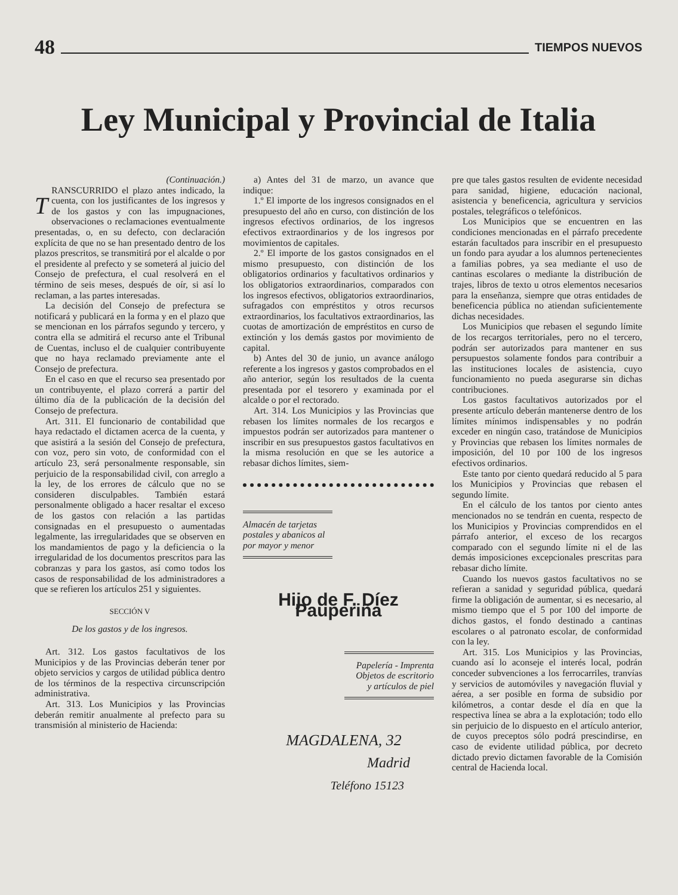48 TIEMPOS NUEVOS
Ley Municipal y Provincial de Italia
(Continuación.)
TRANSCURRIDO el plazo antes indicado, la cuenta, con los justificantes de los ingresos y de los gastos y con las impugnaciones, observaciones o reclamaciones eventualmente presentadas, o, en su defecto, con declaración explícita de que no se han presentado dentro de los plazos prescritos, se transmitirá por el alcalde o por el presidente al prefecto y se someterá al juicio del Consejo de prefectura, el cual resolverá en el término de seis meses, después de oír, si así lo reclaman, a las partes interesadas.
La decisión del Consejo de prefectura se notificará y publicará en la forma y en el plazo que se mencionan en los párrafos segundo y tercero, y contra ella se admitirá el recurso ante el Tribunal de Cuentas, incluso el de cualquier contribuyente que no haya reclamado previamente ante el Consejo de prefectura.
En el caso en que el recurso sea presentado por un contribuyente, el plazo correrá a partir del último día de la publicación de la decisión del Consejo de prefectura.
Art. 311. El funcionario de contabilidad que haya redactado el dictamen acerca de la cuenta, y que asistirá a la sesión del Consejo de prefectura, con voz, pero sin voto, de conformidad con el artículo 23, será personalmente responsable, sin perjuicio de la responsabilidad civil, con arreglo a la ley, de los errores de cálculo que no se consideren disculpables. También estará personalmente obligado a hacer resaltar el exceso de los gastos con relación a las partidas consignadas en el presupuesto o aumentadas legalmente, las irregularidades que se observen en los mandamientos de pago y la deficiencia o la irregularidad de los documentos prescritos para las cobranzas y para los gastos, así como todos los casos de responsabilidad de los administradores a que se refieren los artículos 251 y siguientes.
SECCIÓN V
De los gastos y de los ingresos.
Art. 312. Los gastos facultativos de los Municipios y de las Provincias deberán tener por objeto servicios y cargos de utilidad pública dentro de los términos de la respectiva circunscripción administrativa.
Art. 313. Los Municipios y las Provincias deberán remitir anualmente al prefecto para su transmisión al ministerio de Hacienda:
a) Antes del 31 de marzo, un avance que indique:
1.º El importe de los ingresos consignados en el presupuesto del año en curso, con distinción de los ingresos efectivos ordinarios, de los ingresos efectivos extraordinarios y de los ingresos por movimientos de capitales.
2.º El importe de los gastos consignados en el mismo presupuesto, con distinción de los obligatorios ordinarios y facultativos ordinarios y los obligatorios extraordinarios, comparados con los ingresos efectivos, obligatorios extraordinarios, sufragados con empréstitos y otros recursos extraordinarios, los facultativos extraordinarios, las cuotas de amortización de empréstitos en curso de extinción y los demás gastos por movimiento de capital.
b) Antes del 30 de junio, un avance análogo referente a los ingresos y gastos comprobados en el año anterior, según los resultados de la cuenta presentada por el tesorero y examinada por el alcalde o por el rectorado.
Art. 314. Los Municipios y las Provincias que rebasen los límites normales de los recargos e impuestos podrán ser autorizados para mantener o inscribir en sus presupuestos gastos facultativos en la misma resolución en que se les autorice a rebasar dichos límites, siem-
Almacén de tarjetas postales y abanicos al por mayor y menor
Hijo de F. Díez Pauperiña
Papelería - Imprenta
Objetos de escritorio
y artículos de piel
MAGDALENA, 32
Madrid
Teléfono 15123
pre que tales gastos resulten de evidente necesidad para sanidad, higiene, educación nacional, asistencia y beneficencia, agricultura y servicios postales, telegráficos o telefónicos.
Los Municipios que se encuentren en las condiciones mencionadas en el párrafo precedente estarán facultados para inscribir en el presupuesto un fondo para ayudar a los alumnos pertenecientes a familias pobres, ya sea mediante el uso de cantinas escolares o mediante la distribución de trajes, libros de texto u otros elementos necesarios para la enseñanza, siempre que otras entidades de beneficencia pública no atiendan suficientemente dichas necesidades.
Los Municipios que rebasen el segundo límite de los recargos territoriales, pero no el tercero, podrán ser autorizados para mantener en sus persupuestos solamente fondos para contribuir a las instituciones locales de asistencia, cuyo funcionamiento no pueda asegurarse sin dichas contribuciones.
Los gastos facultativos autorizados por el presente artículo deberán mantenerse dentro de los límites mínimos indispensables y no podrán exceder en ningún caso, tratándose de Municipios y Provincias que rebasen los límites normales de imposición, del 10 por 100 de los ingresos efectivos ordinarios.
Este tanto por ciento quedará reducido al 5 para los Municipios y Provincias que rebasen el segundo límite.
En el cálculo de los tantos por ciento antes mencionados no se tendrán en cuenta, respecto de los Municipios y Provincias comprendidos en el párrafo anterior, el exceso de los recargos comparado con el segundo límite ni el de las demás imposiciones excepcionales prescritas para rebasar dicho límite.
Cuando los nuevos gastos facultativos no se refieran a sanidad y seguridad pública, quedará firme la obligación de aumentar, si es necesario, al mismo tiempo que el 5 por 100 del importe de dichos gastos, el fondo destinado a cantinas escolares o al patronato escolar, de conformidad con la ley.
Art. 315. Los Municipios y las Provincias, cuando así lo aconseje el interés local, podrán conceder subvenciones a los ferrocarriles, tranvías y servicios de automóviles y navegación fluvial y aérea, a ser posible en forma de subsidio por kilómetros, a contar desde el día en que la respectiva línea se abra a la explotación; todo ello sin perjuicio de lo dispuesto en el artículo anterior, de cuyos preceptos sólo podrá prescindirse, en caso de evidente utilidad pública, por decreto dictado previo dictamen favorable de la Comisión central de Hacienda local.